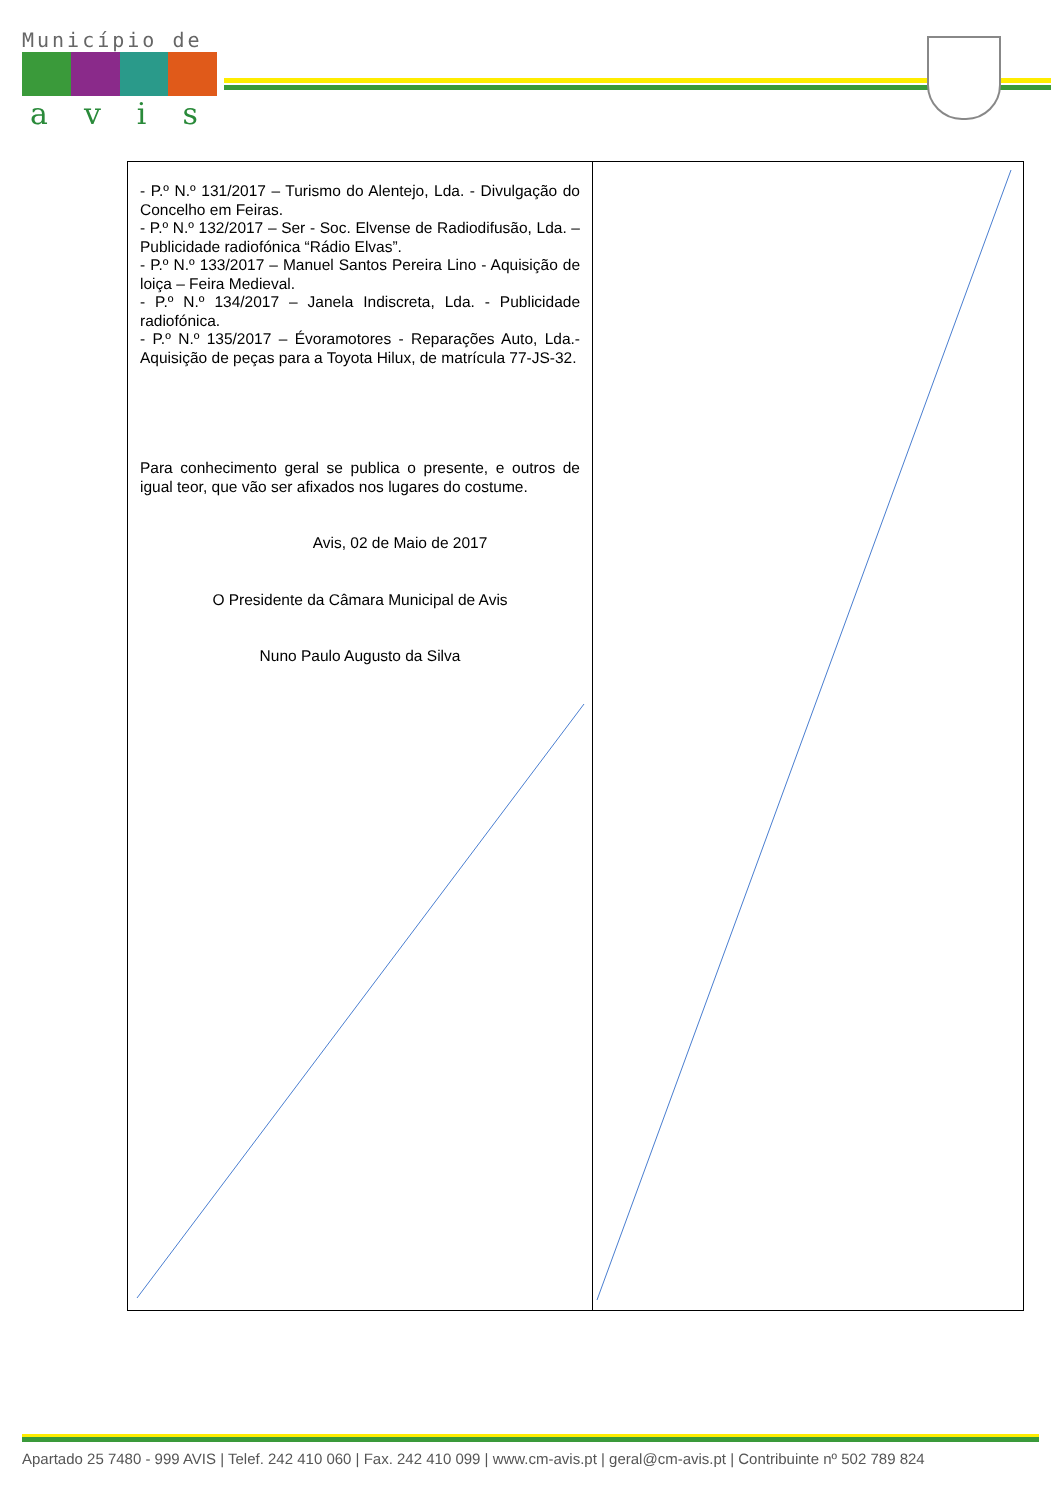Município de
avis
| - P.º N.º 131/2017 – Turismo do Alentejo, Lda. - Divulgação do Concelho em Feiras. - P.º N.º 132/2017 – Ser - Soc. Elvense de Radiodifusão, Lda. – Publicidade radiofónica “Rádio Elvas”. - P.º N.º 133/2017 – Manuel Santos Pereira Lino - Aquisição de loiça – Feira Medieval. - P.º N.º 134/2017 – Janela Indiscreta, Lda. - Publicidade radiofónica. - P.º N.º 135/2017 – Évoramotores - Reparações Auto, Lda.- Aquisição de peças para a Toyota Hilux, de matrícula 77-JS-32. Para conhecimento geral se publica o presente, e outros de igual teor, que vão ser afixados nos lugares do costume. Avis, 02 de Maio de 2017 O Presidente da Câmara Municipal de Avis Nuno Paulo Augusto da Silva | |
Apartado 25 7480 - 999 AVIS | Telef. 242 410 060 | Fax. 242 410 099 | www.cm-avis.pt | geral@cm-avis.pt | Contribuinte nº 502 789 824